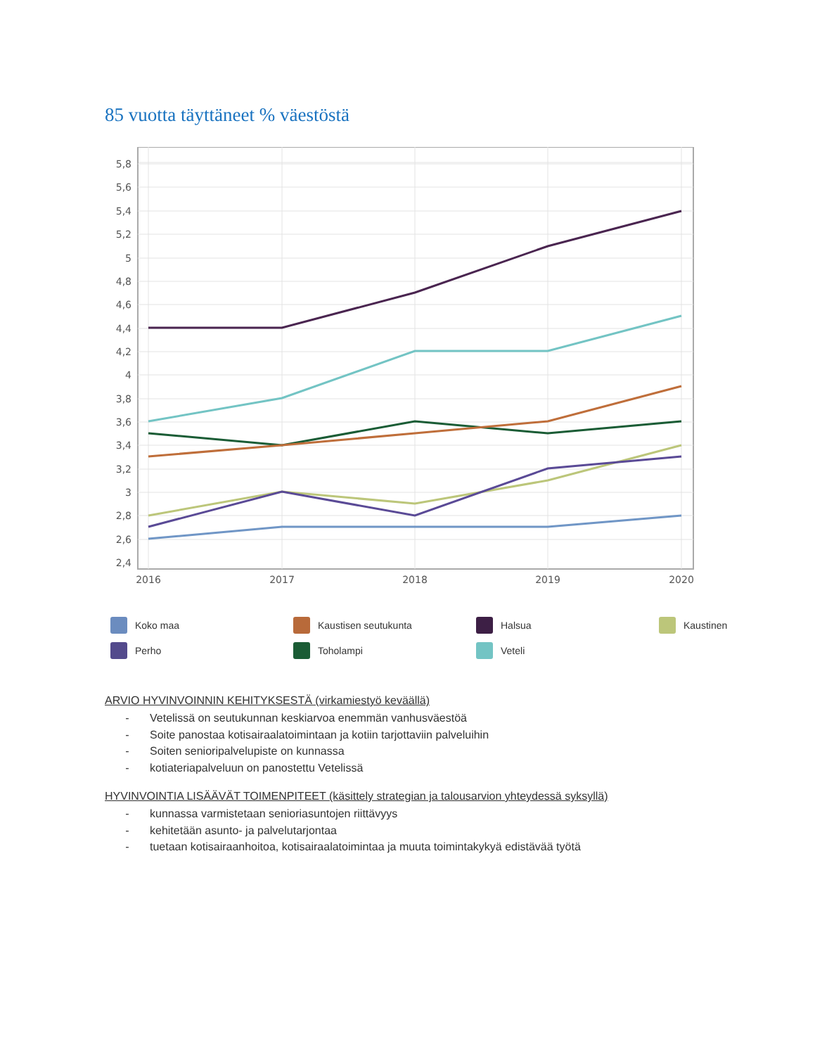85 vuotta täyttäneet % väestöstä
5,8
5,6
5,4
5,2
5
4,8
4,6
4,4
4,2
4
3,8
3,6
3,4
3,2
3
2,8
2,6
2,4
2016
2017
2018
2019
2020
Koko maa
Kaustisen seutukunta
Halsua
Kaustinen
Perho
Toholampi
Veteli
ARVIO HYVINVOINNIN KEHITYKSESTÄ (virkamiestyö keväällä)
- Vetelissä on seutukunnan keskiarvoa enemmän vanhusväestöä
- Soite panostaa kotisairaalatoimintaan ja kotiin tarjottaviin palveluihin
- Soiten senioripalvelupiste on kunnassa
- kotiateriapalveluun on panostettu Vetelissä
HYVINVOINTIA LISÄÄVÄT TOIMENPITEET (käsittely strategian ja talousarvion yhteydessä syksyllä)
- kunnassa varmistetaan senioriasuntojen riittävyys
- kehitetään asunto- ja palvelutarjontaa
- tuetaan kotisairaanhoitoa, kotisairaalatoimintaa ja muuta toimintakykyä edistävää työtä